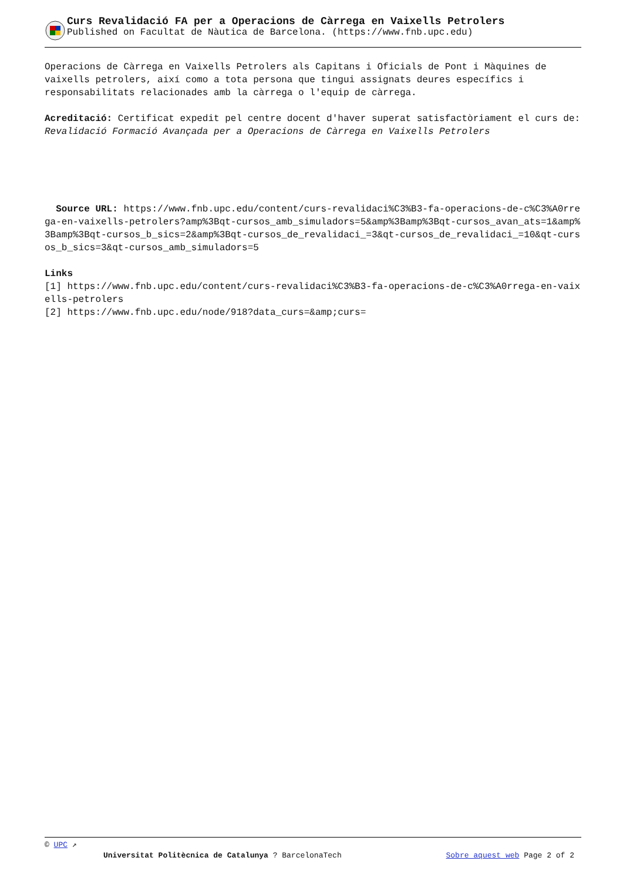Curs Revalidació FA per a Operacions de Càrrega en Vaixells Petrolers
Published on Facultat de Nàutica de Barcelona. (https://www.fnb.upc.edu)
Operacions de Càrrega en Vaixells Petrolers als Capitans i Oficials de Pont i Màquines de vaixells petrolers, així como a tota persona que tingui assignats deures específics i responsabilitats relacionades amb la càrrega o l'equip de càrrega.
Acreditació: Certificat expedit pel centre docent d'haver superat satisfactòriament el curs de: Revalidació Formació Avançada per a Operacions de Càrrega en Vaixells Petrolers
Source URL: https://www.fnb.upc.edu/content/curs-revalidaci%C3%B3-fa-operacions-de-c%C3%A0rrega-en-vaixells-petrolers?amp%3Bqt-cursos_amb_simuladors=5&amp%3Bamp%3Bqt-cursos_avan_ats=1&amp%3Bamp%3Bqt-cursos_b_sics=2&amp%3Bqt-cursos_de_revalidaci_=3&qt-cursos_de_revalidaci_=10&qt-cursos_b_sics=3&qt-cursos_amb_simuladors=5
Links
[1] https://www.fnb.upc.edu/content/curs-revalidaci%C3%B3-fa-operacions-de-c%C3%A0rrega-en-vaixells-petrolers
[2] https://www.fnb.upc.edu/node/918?data_curs=&amp;curs=
© UPC ↗
Universitat Politècnica de Catalunya ? BarcelonaTech Sobre aquest web Page 2 of 2